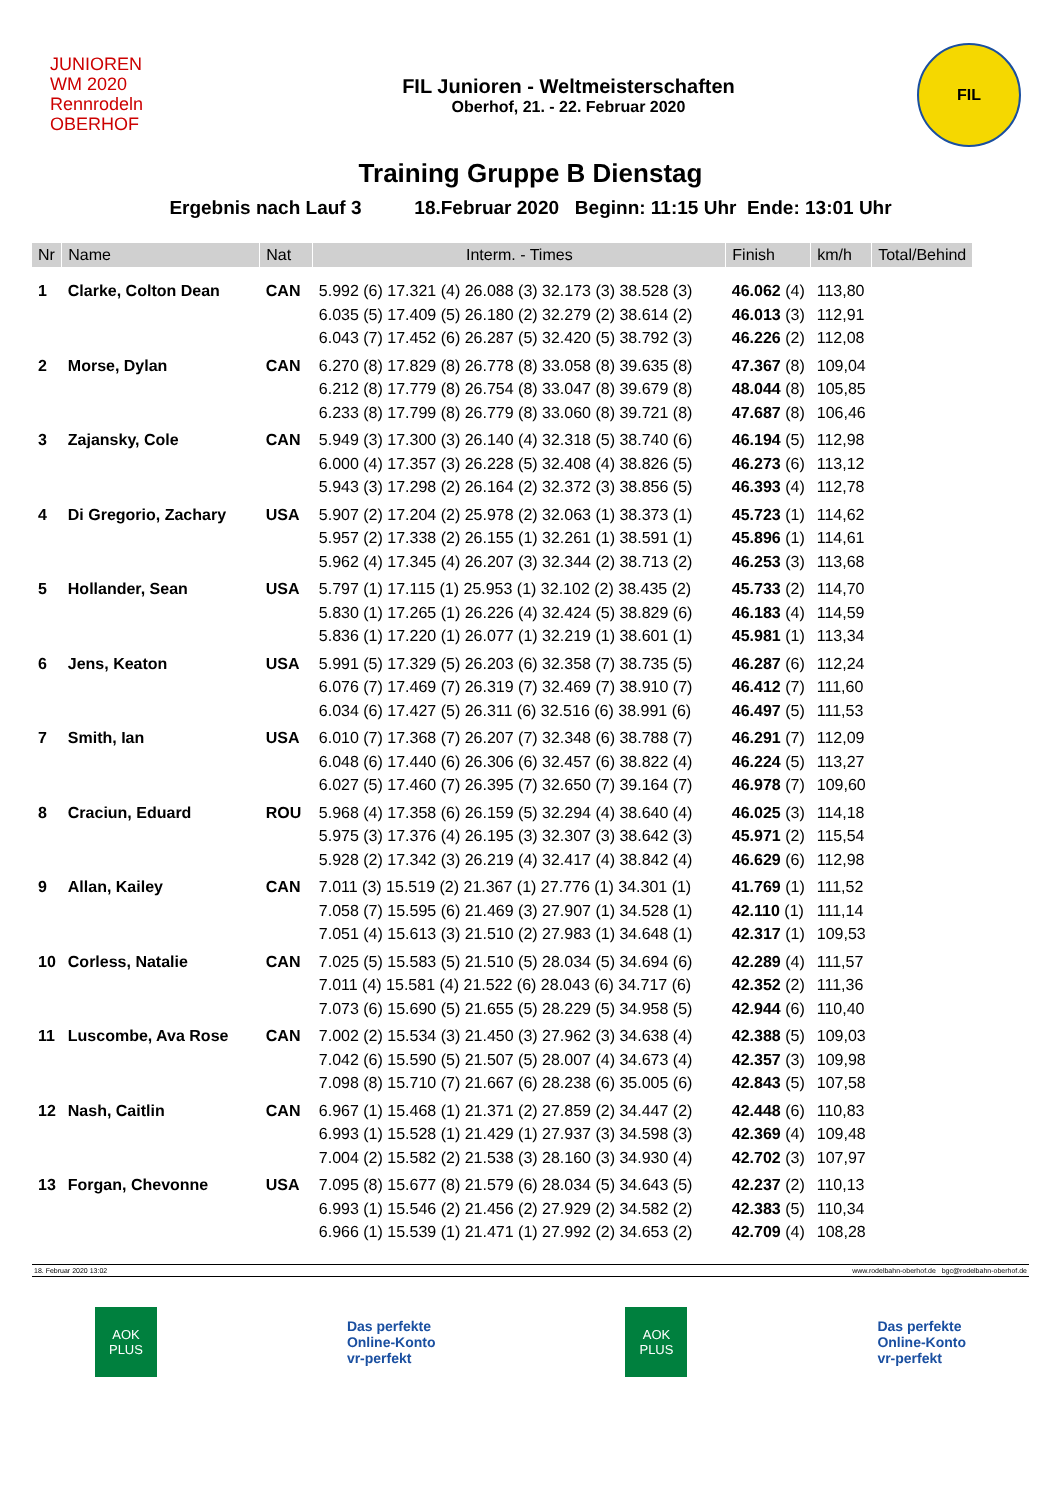JUNIOREN
WM 2020
Rennrodeln
OBERHOF
FIL Junioren - Weltmeisterschaften
Oberhof, 21. - 22. Februar 2020
FIL
Training Gruppe B Dienstag
Ergebnis nach Lauf 3 18.Februar 2020 Beginn: 11:15 Uhr Ende: 13:01 Uhr
| Nr | Name | Nat | Interm. - Times | Finish | km/h | Total/Behind |
| --- | --- | --- | --- | --- | --- | --- |
| 1 | Clarke, Colton Dean | CAN | 5.992 (6) 17.321 (4) 26.088 (3) 32.173 (3) 38.528 (3) 6.035 (5) 17.409 (5) 26.180 (2) 32.279 (2) 38.614 (2) 6.043 (7) 17.452 (6) 26.287 (5) 32.420 (5) 38.792 (3) | 46.062 (4) 46.013 (3) 46.226 (2) | 113,80 112,91 112,08 | |
| 2 | Morse, Dylan | CAN | 6.270 (8) 17.829 (8) 26.778 (8) 33.058 (8) 39.635 (8) 6.212 (8) 17.779 (8) 26.754 (8) 33.047 (8) 39.679 (8) 6.233 (8) 17.799 (8) 26.779 (8) 33.060 (8) 39.721 (8) | 47.367 (8) 48.044 (8) 47.687 (8) | 109,04 105,85 106,46 | |
| 3 | Zajansky, Cole | CAN | 5.949 (3) 17.300 (3) 26.140 (4) 32.318 (5) 38.740 (6) 6.000 (4) 17.357 (3) 26.228 (5) 32.408 (4) 38.826 (5) 5.943 (3) 17.298 (2) 26.164 (2) 32.372 (3) 38.856 (5) | 46.194 (5) 46.273 (6) 46.393 (4) | 112,98 113,12 112,78 | |
| 4 | Di Gregorio, Zachary | USA | 5.907 (2) 17.204 (2) 25.978 (2) 32.063 (1) 38.373 (1) 5.957 (2) 17.338 (2) 26.155 (1) 32.261 (1) 38.591 (1) 5.962 (4) 17.345 (4) 26.207 (3) 32.344 (2) 38.713 (2) | 45.723 (1) 45.896 (1) 46.253 (3) | 114,62 114,61 113,68 | |
| 5 | Hollander, Sean | USA | 5.797 (1) 17.115 (1) 25.953 (1) 32.102 (2) 38.435 (2) 5.830 (1) 17.265 (1) 26.226 (4) 32.424 (5) 38.829 (6) 5.836 (1) 17.220 (1) 26.077 (1) 32.219 (1) 38.601 (1) | 45.733 (2) 46.183 (4) 45.981 (1) | 114,70 114,59 113,34 | |
| 6 | Jens, Keaton | USA | 5.991 (5) 17.329 (5) 26.203 (6) 32.358 (7) 38.735 (5) 6.076 (7) 17.469 (7) 26.319 (7) 32.469 (7) 38.910 (7) 6.034 (6) 17.427 (5) 26.311 (6) 32.516 (6) 38.991 (6) | 46.287 (6) 46.412 (7) 46.497 (5) | 112,24 111,60 111,53 | |
| 7 | Smith, Ian | USA | 6.010 (7) 17.368 (7) 26.207 (7) 32.348 (6) 38.788 (7) 6.048 (6) 17.440 (6) 26.306 (6) 32.457 (6) 38.822 (4) 6.027 (5) 17.460 (7) 26.395 (7) 32.650 (7) 39.164 (7) | 46.291 (7) 46.224 (5) 46.978 (7) | 112,09 113,27 109,60 | |
| 8 | Craciun, Eduard | ROU | 5.968 (4) 17.358 (6) 26.159 (5) 32.294 (4) 38.640 (4) 5.975 (3) 17.376 (4) 26.195 (3) 32.307 (3) 38.642 (3) 5.928 (2) 17.342 (3) 26.219 (4) 32.417 (4) 38.842 (4) | 46.025 (3) 45.971 (2) 46.629 (6) | 114,18 115,54 112,98 | |
| 9 | Allan, Kailey | CAN | 7.011 (3) 15.519 (2) 21.367 (1) 27.776 (1) 34.301 (1) 7.058 (7) 15.595 (6) 21.469 (3) 27.907 (1) 34.528 (1) 7.051 (4) 15.613 (3) 21.510 (2) 27.983 (1) 34.648 (1) | 41.769 (1) 42.110 (1) 42.317 (1) | 111,52 111,14 109,53 | |
| 10 | Corless, Natalie | CAN | 7.025 (5) 15.583 (5) 21.510 (5) 28.034 (5) 34.694 (6) 7.011 (4) 15.581 (4) 21.522 (6) 28.043 (6) 34.717 (6) 7.073 (6) 15.690 (5) 21.655 (5) 28.229 (5) 34.958 (5) | 42.289 (4) 42.352 (2) 42.944 (6) | 111,57 111,36 110,40 | |
| 11 | Luscombe, Ava Rose | CAN | 7.002 (2) 15.534 (3) 21.450 (3) 27.962 (3) 34.638 (4) 7.042 (6) 15.590 (5) 21.507 (5) 28.007 (4) 34.673 (4) 7.098 (8) 15.710 (7) 21.667 (6) 28.238 (6) 35.005 (6) | 42.388 (5) 42.357 (3) 42.843 (5) | 109,03 109,98 107,58 | |
| 12 | Nash, Caitlin | CAN | 6.967 (1) 15.468 (1) 21.371 (2) 27.859 (2) 34.447 (2) 6.993 (1) 15.528 (1) 21.429 (1) 27.937 (3) 34.598 (3) 7.004 (2) 15.582 (2) 21.538 (3) 28.160 (3) 34.930 (4) | 42.448 (6) 42.369 (4) 42.702 (3) | 110,83 109,48 107,97 | |
| 13 | Forgan, Chevonne | USA | 7.095 (8) 15.677 (8) 21.579 (6) 28.034 (5) 34.643 (5) 6.993 (1) 15.546 (2) 21.456 (2) 27.929 (2) 34.582 (2) 6.966 (1) 15.539 (1) 21.471 (1) 27.992 (2) 34.653 (2) | 42.237 (2) 42.383 (5) 42.709 (4) | 110,13 110,34 108,28 | |
18. Februar 2020 13:02 www.rodelbahn-oberhof.de bgc@rodelbahn-oberhof.de
AOK
PLUS
Das perfekte
Online-Konto
vr-perfekt
AOK
PLUS
Das perfekte
Online-Konto
vr-perfekt